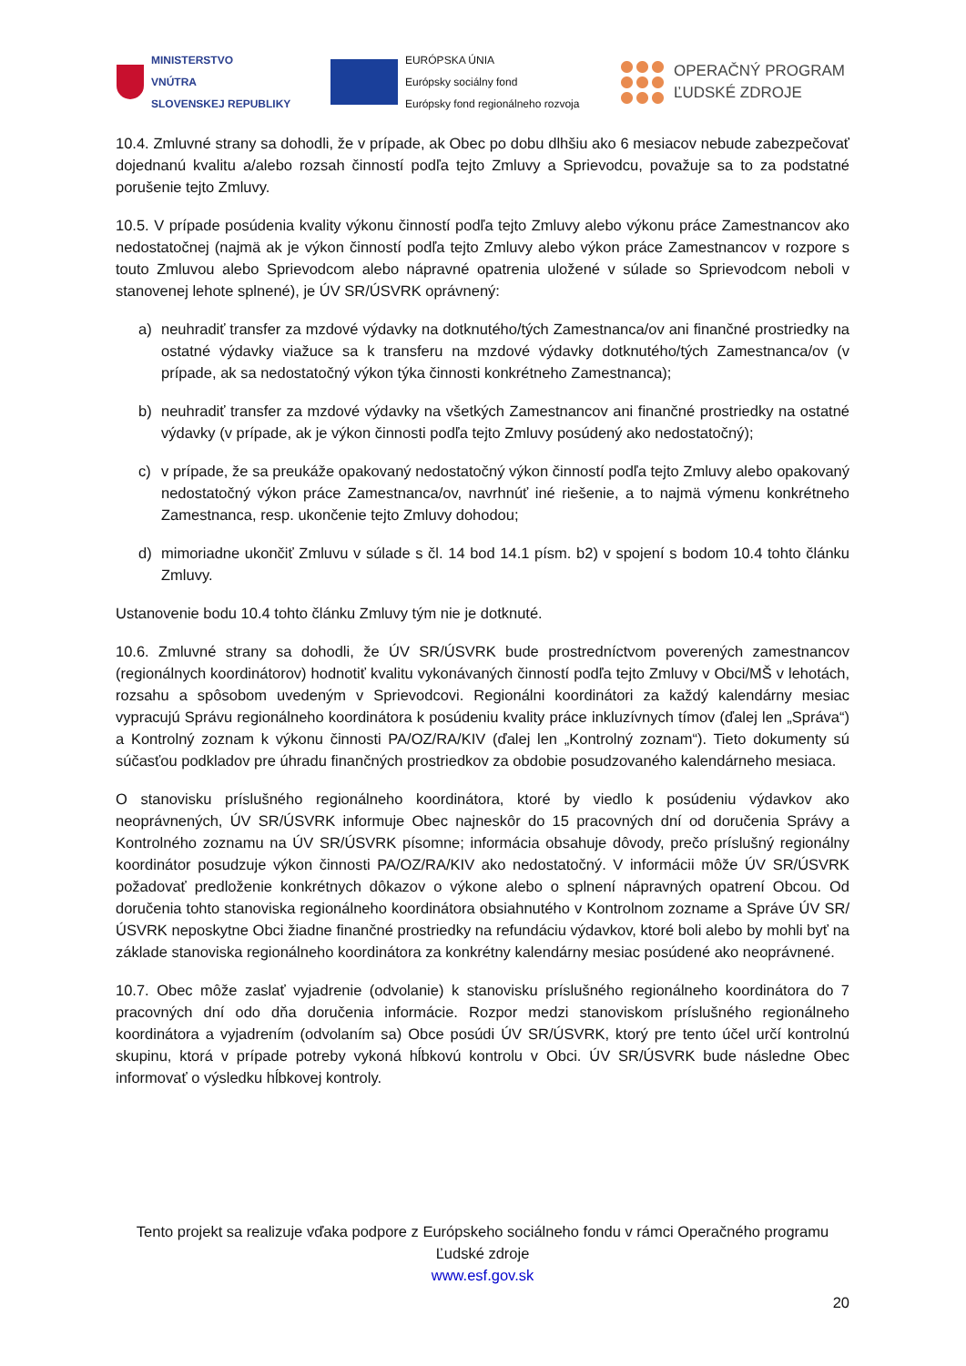MINISTERSTVO
VNÚTRA
SLOVENSKEJ REPUBLIKY
EURÓPSKA ÚNIA
Európsky sociálny fond
Európsky fond regionálneho rozvoja
OPERAČNÝ PROGRAM
ĽUDSKÉ ZDROJE
10.4. Zmluvné strany sa dohodli, že v prípade, ak Obec po dobu dlhšiu ako 6 mesiacov nebude zabezpečovať dojednanú kvalitu a/alebo rozsah činností podľa tejto Zmluvy a Sprievodcu, považuje sa to za podstatné porušenie tejto Zmluvy.
10.5. V prípade posúdenia kvality výkonu činností podľa tejto Zmluvy alebo výkonu práce Zamestnancov ako nedostatočnej (najmä ak je výkon činností podľa tejto Zmluvy alebo výkon práce Zamestnancov v rozpore s touto Zmluvou alebo Sprievodcom alebo nápravné opatrenia uložené v súlade so Sprievodcom neboli v stanovenej lehote splnené), je ÚV SR/ÚSVRK oprávnený:
a) neuhradiť transfer za mzdové výdavky na dotknutého/tých Zamestnanca/ov ani finančné prostriedky na ostatné výdavky viažuce sa k transferu na mzdové výdavky dotknutého/tých Zamestnanca/ov (v prípade, ak sa nedostatočný výkon týka činnosti konkrétneho Zamestnanca);
b) neuhradiť transfer za mzdové výdavky na všetkých Zamestnancov ani finančné prostriedky na ostatné výdavky (v prípade, ak je výkon činnosti podľa tejto Zmluvy posúdený ako nedostatočný);
c) v prípade, že sa preukáže opakovaný nedostatočný výkon činností podľa tejto Zmluvy alebo opakovaný nedostatočný výkon práce Zamestnanca/ov, navrhnúť iné riešenie, a to najmä výmenu konkrétneho Zamestnanca, resp. ukončenie tejto Zmluvy dohodou;
d) mimoriadne ukončiť Zmluvu v súlade s čl. 14 bod 14.1 písm. b2) v spojení s bodom 10.4 tohto článku Zmluvy.
Ustanovenie bodu 10.4 tohto článku Zmluvy tým nie je dotknuté.
10.6. Zmluvné strany sa dohodli, že ÚV SR/ÚSVRK bude prostredníctvom poverených zamestnancov (regionálnych koordinátorov) hodnotiť kvalitu vykonávaných činností podľa tejto Zmluvy v Obci/MŠ v lehotách, rozsahu a spôsobom uvedeným v Sprievodcovi. Regionálni koordinátori za každý kalendárny mesiac vypracujú Správu regionálneho koordinátora k posúdeniu kvality práce inkluzívnych tímov (ďalej len „Správa“) a Kontrolný zoznam k výkonu činnosti PA/OZ/RA/KIV (ďalej len „Kontrolný zoznam“). Tieto dokumenty sú súčasťou podkladov pre úhradu finančných prostriedkov za obdobie posudzovaného kalendárneho mesiaca.
O stanovisku príslušného regionálneho koordinátora, ktoré by viedlo k posúdeniu výdavkov ako neoprávnených, ÚV SR/ÚSVRK informuje Obec najneskôr do 15 pracovných dní od doručenia Správy a Kontrolného zoznamu na ÚV SR/ÚSVRK písomne; informácia obsahuje dôvody, prečo príslušný regionálny koordinátor posudzuje výkon činnosti PA/OZ/RA/KIV ako nedostatočný. V informácii môže ÚV SR/ÚSVRK požadovať predloženie konkrétnych dôkazov o výkone alebo o splnení nápravných opatrení Obcou. Od doručenia tohto stanoviska regionálneho koordinátora obsiahnutého v Kontrolnom zozname a Správe ÚV SR/ÚSVRK neposkytne Obci žiadne finančné prostriedky na refundáciu výdavkov, ktoré boli alebo by mohli byť na základe stanoviska regionálneho koordinátora za konkrétny kalendárny mesiac posúdené ako neoprávnené.
10.7. Obec môže zaslať vyjadrenie (odvolanie) k stanovisku príslušného regionálneho koordinátora do 7 pracovných dní odo dňa doručenia informácie. Rozpor medzi stanoviskom príslušného regionálneho koordinátora a vyjadrením (odvolaním sa) Obce posúdi ÚV SR/ÚSVRK, ktorý pre tento účel určí kontrolnú skupinu, ktorá v prípade potreby vykoná hĺbkovú kontrolu v Obci. ÚV SR/ÚSVRK bude následne Obec informovať o výsledku hĺbkovej kontroly.
Tento projekt sa realizuje vďaka podpore z Európskeho sociálneho fondu v rámci Operačného programu Ľudské zdroje
www.esf.gov.sk
20